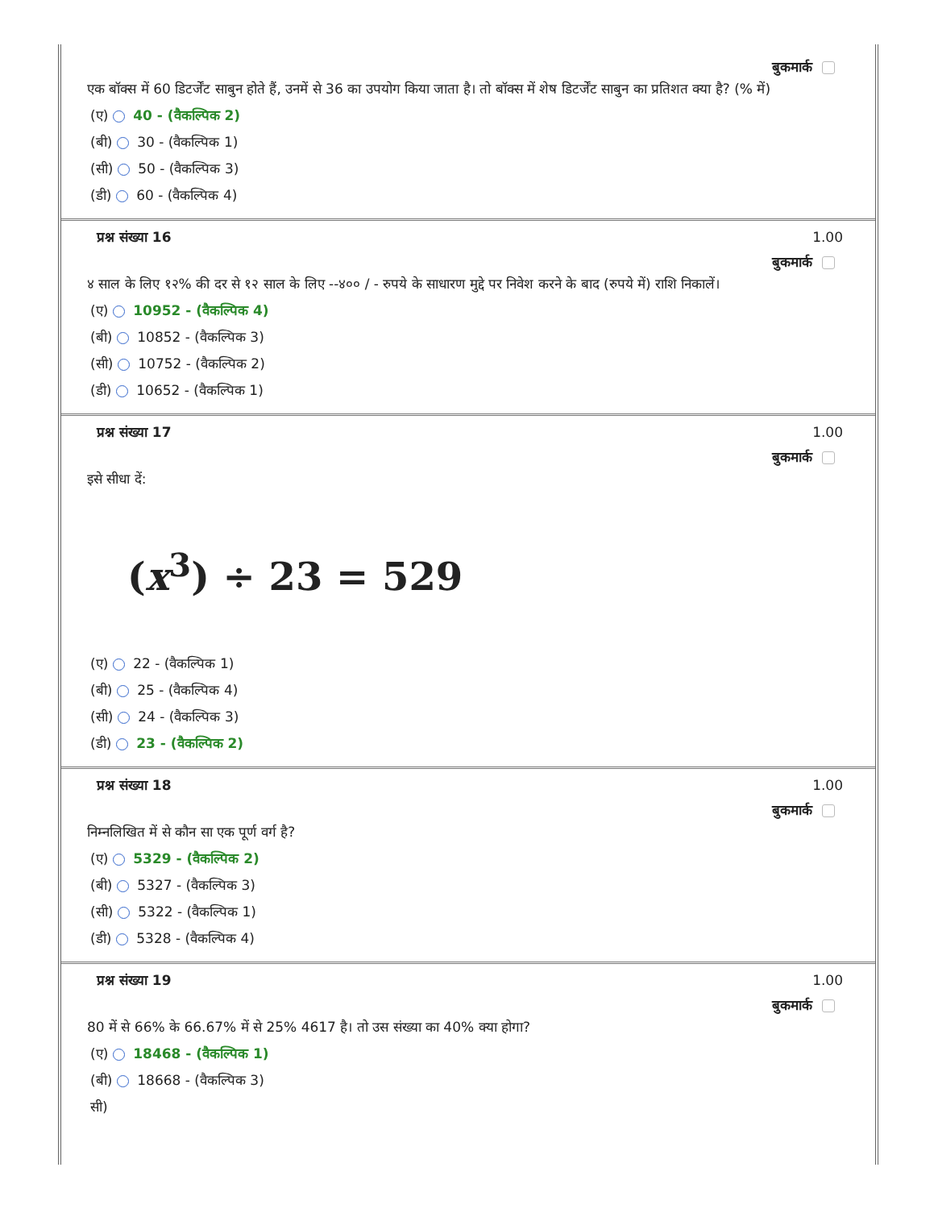बुकमार्क
एक बॉक्स में 60 डिटर्जेंट साबुन होते हैं, उनमें से 36 का उपयोग किया जाता है। तो बॉक्स में शेष डिटर्जेंट साबुन का प्रतिशत क्या है? (% में)
(ए) 40 - (वैकल्पिक 2)
(बी) 30 - (वैकल्पिक 1)
(सी) 50 - (वैकल्पिक 3)
(डी) 60 - (वैकल्पिक 4)
प्रश्न संख्या 16 1.00
बुकमार्क
४ साल के लिए १२% की दर से १२ साल के लिए --४०० / - रुपये के साधारण मुद्दे पर निवेश करने के बाद (रुपये में) राशि निकालें।
(ए) 10952 - (वैकल्पिक 4)
(बी) 10852 - (वैकल्पिक 3)
(सी) 10752 - (वैकल्पिक 2)
(डी) 10652 - (वैकल्पिक 1)
प्रश्न संख्या 17 1.00
बुकमार्क
इसे सीधा दें:
(x<sup>3</sup>) ÷ 23 = 529
(ए) 22 - (वैकल्पिक 1)
(बी) 25 - (वैकल्पिक 4)
(सी) 24 - (वैकल्पिक 3)
(डी) 23 - (वैकल्पिक 2)
प्रश्न संख्या 18 1.00
बुकमार्क
निम्नलिखित में से कौन सा एक पूर्ण वर्ग है?
(ए) 5329 - (वैकल्पिक 2)
(बी) 5327 - (वैकल्पिक 3)
(सी) 5322 - (वैकल्पिक 1)
(डी) 5328 - (वैकल्पिक 4)
प्रश्न संख्या 19 1.00
बुकमार्क
80 में से 66% के 66.67% में से 25% 4617 है। तो उस संख्या का 40% क्या होगा?
(ए) 18468 - (वैकल्पिक 1)
(बी) 18668 - (वैकल्पिक 3)
सी)